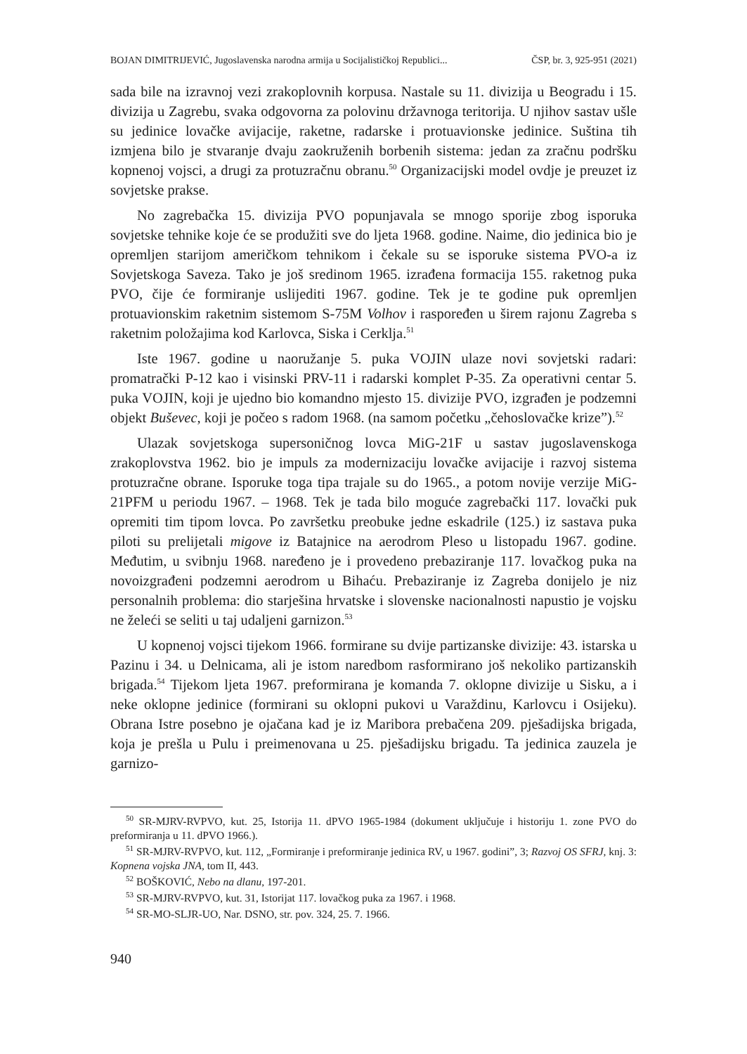BOJAN DIMITRIJEVIĆ, Jugoslavenska narodna armija u Socijalističkoj Republici... ČSP, br. 3, 925-951 (2021)
sada bile na izravnoj vezi zrakoplovnih korpusa. Nastale su 11. divizija u Beogradu i 15. divizija u Zagrebu, svaka odgovorna za polovinu državnoga teritorija. U njihov sastav ušle su jedinice lovačke avijacije, raketne, radarske i protuavionske jedinice. Suština tih izmjena bilo je stvaranje dvaju zaokruženih borbenih sistema: jedan za zračnu podršku kopnenoj vojsci, a drugi za protuzračnu obranu.<sup>50</sup> Organizacijski model ovdje je preuzet iz sovjetske prakse.
No zagrebačka 15. divizija PVO popunjavala se mnogo sporije zbog isporuka sovjetske tehnike koje će se produžiti sve do ljeta 1968. godine. Naime, dio jedinica bio je opremljen starijom američkom tehnikom i čekale su se isporuke sistema PVO-a iz Sovjetskoga Saveza. Tako je još sredinom 1965. izrađena formacija 155. raketnog puka PVO, čije će formiranje uslijediti 1967. godine. Tek je te godine puk opremljen protuavionskim raketnim sistemom S-75M Volhov i raspoređen u širem rajonu Zagreba s raketnim položajima kod Karlovca, Siska i Cerklja.<sup>51</sup>
Iste 1967. godine u naoružanje 5. puka VOJIN ulaze novi sovjetski radari: promatrački P-12 kao i visinski PRV-11 i radarski komplet P-35. Za operativni centar 5. puka VOJIN, koji je ujedno bio komandno mjesto 15. divizije PVO, izgrađen je podzemni objekt Buševec, koji je počeo s radom 1968. (na samom početku „čehoslovačke krize”).<sup>52</sup>
Ulazak sovjetskoga supersoničnog lovca MiG-21F u sastav jugoslavenskoga zrakoplovstva 1962. bio je impuls za modernizaciju lovačke avijacije i razvoj sistema protuzračne obrane. Isporuke toga tipa trajale su do 1965., a potom novije verzije MiG-21PFM u periodu 1967. – 1968. Tek je tada bilo moguće zagrebački 117. lovački puk opremiti tim tipom lovca. Po završetku preobuke jedne eskadrile (125.) iz sastava puka piloti su prelijetali migove iz Batajnice na aerodrom Pleso u listopadu 1967. godine. Međutim, u svibnju 1968. naređeno je i provedeno prebaziranje 117. lovačkog puka na novoizgrađeni podzemni aerodrom u Bihaću. Prebaziranje iz Zagreba donijelo je niz personalnih problema: dio starješina hrvatske i slovenske nacionalnosti napustio je vojsku ne želeći se seliti u taj udaljeni garnizon.<sup>53</sup>
U kopnenoj vojsci tijekom 1966. formirane su dvije partizanske divizije: 43. istarska u Pazinu i 34. u Delnicama, ali je istom naredbom rasformirano još nekoliko partizanskih brigada.<sup>54</sup> Tijekom ljeta 1967. preformirana je komanda 7. oklopne divizije u Sisku, a i neke oklopne jedinice (formirani su oklopni pukovi u Varaždinu, Karlovcu i Osijeku). Obrana Istre posebno je ojačana kad je iz Maribora prebačena 209. pješadijska brigada, koja je prešla u Pulu i preimenovana u 25. pješadijsku brigadu. Ta jedinica zauzela je garnizo-
<sup>50</sup> SR-MJRV-RVPVO, kut. 25, Istorija 11. dPVO 1965-1984 (dokument uključuje i historiju 1. zone PVO do preformiranja u 11. dPVO 1966.).
<sup>51</sup> SR-MJRV-RVPVO, kut. 112, „Formiranje i preformiranje jedinica RV, u 1967. godini”, 3; Razvoj OS SFRJ, knj. 3: Kopnena vojska JNA, tom II, 443.
<sup>52</sup> BOŠKOVIĆ, Nebo na dlanu, 197-201.
<sup>53</sup> SR-MJRV-RVPVO, kut. 31, Istorijat 117. lovačkog puka za 1967. i 1968.
<sup>54</sup> SR-MO-SLJR-UO, Nar. DSNO, str. pov. 324, 25. 7. 1966.
940